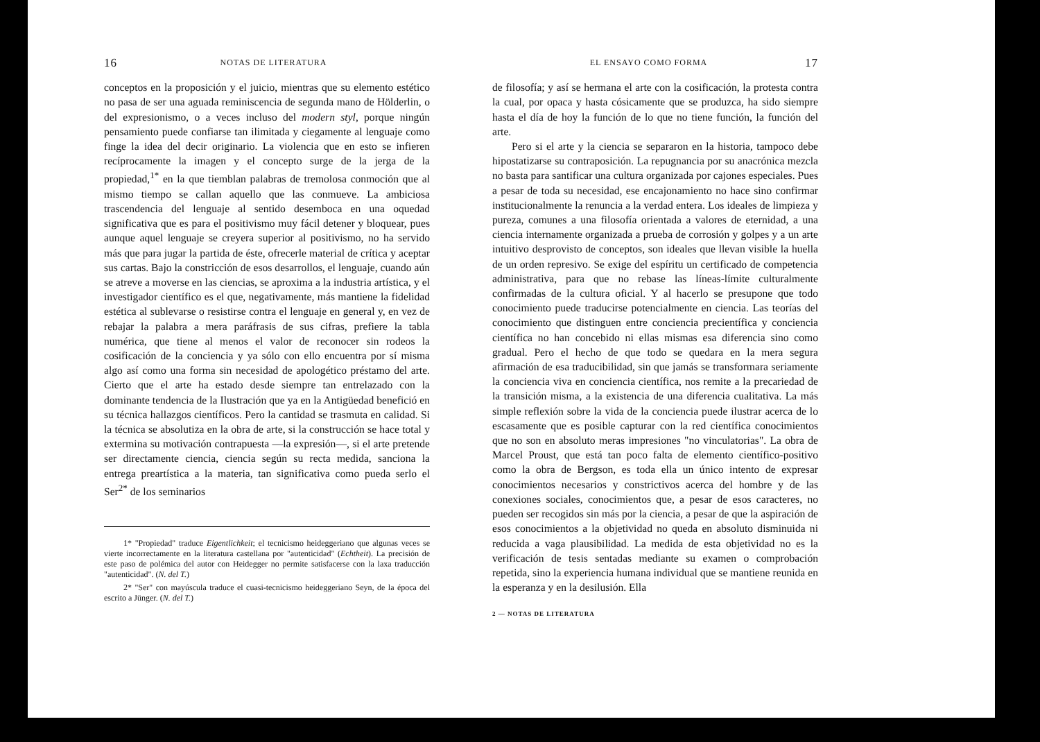16 NOTAS DE LITERATURA
conceptos en la proposición y el juicio, mientras que su elemento estético no pasa de ser una aguada reminiscencia de segunda mano de Hölderlin, o del expresionismo, o a veces incluso del modern styl, porque ningún pensamiento puede confiarse tan ilimitada y ciegamente al lenguaje como finge la idea del decir originario. La violencia que en esto se infieren recíprocamente la imagen y el concepto surge de la jerga de la propiedad,<sup>1*</sup> en la que tiemblan palabras de tremolosa conmoción que al mismo tiempo se callan aquello que las conmueve. La ambiciosa trascendencia del lenguaje al sentido desemboca en una oquedad significativa que es para el positivismo muy fácil detener y bloquear, pues aunque aquel lenguaje se creyera superior al positivismo, no ha servido más que para jugar la partida de éste, ofrecerle material de crítica y aceptar sus cartas. Bajo la constricción de esos desarrollos, el lenguaje, cuando aún se atreve a moverse en las ciencias, se aproxima a la industria artística, y el investigador científico es el que, negativamente, más mantiene la fidelidad estética al sublevarse o resistirse contra el lenguaje en general y, en vez de rebajar la palabra a mera paráfrasis de sus cifras, prefiere la tabla numérica, que tiene al menos el valor de reconocer sin rodeos la cosificación de la conciencia y ya sólo con ello encuentra por sí misma algo así como una forma sin necesidad de apologético préstamo del arte. Cierto que el arte ha estado desde siempre tan entrelazado con la dominante tendencia de la Ilustración que ya en la Antigüedad benefició en su técnica hallazgos científicos. Pero la cantidad se trasmuta en calidad. Si la técnica se absolutiza en la obra de arte, si la construcción se hace total y extermina su motivación contrapuesta —la expresión—, si el arte pretende ser directamente ciencia, ciencia según su recta medida, sanciona la entrega preartística a la materia, tan significativa como pueda serlo el Ser<sup>2*</sup> de los seminarios
1* "Propiedad" traduce Eigentlichkeit; el tecnicismo heideggeriano que algunas veces se vierte incorrectamente en la literatura castellana por "autenticidad" (Echtheit). La precisión de este paso de polémica del autor con Heidegger no permite satisfacerse con la laxa traducción "autenticidad". (N. del T.)
2* "Ser" con mayúscula traduce el cuasi-tecnicismo heideggeriano Seyn, de la época del escrito a Jünger. (N. del T.)
EL ENSAYO COMO FORMA 17
de filosofía; y así se hermana el arte con la cosificación, la protesta contra la cual, por opaca y hasta cósicamente que se produzca, ha sido siempre hasta el día de hoy la función de lo que no tiene función, la función del arte.
Pero si el arte y la ciencia se separaron en la historia, tampoco debe hipostatizarse su contraposición. La repugnancia por su anacrónica mezcla no basta para santificar una cultura organizada por cajones especiales. Pues a pesar de toda su necesidad, ese encajonamiento no hace sino confirmar institucionalmente la renuncia a la verdad entera. Los ideales de limpieza y pureza, comunes a una filosofía orientada a valores de eternidad, a una ciencia internamente organizada a prueba de corrosión y golpes y a un arte intuitivo desprovisto de conceptos, son ideales que llevan visible la huella de un orden represivo. Se exige del espíritu un certificado de competencia administrativa, para que no rebase las líneas-límite culturalmente confirmadas de la cultura oficial. Y al hacerlo se presupone que todo conocimiento puede traducirse potencialmente en ciencia. Las teorías del conocimiento que distinguen entre conciencia precientífica y conciencia científica no han concebido ni ellas mismas esa diferencia sino como gradual. Pero el hecho de que todo se quedara en la mera segura afirmación de esa traducibilidad, sin que jamás se transformara seriamente la conciencia viva en conciencia científica, nos remite a la precariedad de la transición misma, a la existencia de una diferencia cualitativa. La más simple reflexión sobre la vida de la conciencia puede ilustrar acerca de lo escasamente que es posible capturar con la red científica conocimientos que no son en absoluto meras impresiones "no vinculatorias". La obra de Marcel Proust, que está tan poco falta de elemento científico-positivo como la obra de Bergson, es toda ella un único intento de expresar conocimientos necesarios y constrictivos acerca del hombre y de las conexiones sociales, conocimientos que, a pesar de esos caracteres, no pueden ser recogidos sin más por la ciencia, a pesar de que la aspiración de esos conocimientos a la objetividad no queda en absoluto disminuida ni reducida a vaga plausibilidad. La medida de esta objetividad no es la verificación de tesis sentadas mediante su examen o comprobación repetida, sino la experiencia humana individual que se mantiene reunida en la esperanza y en la desilusión. Ella
2 — NOTAS DE LITERATURA